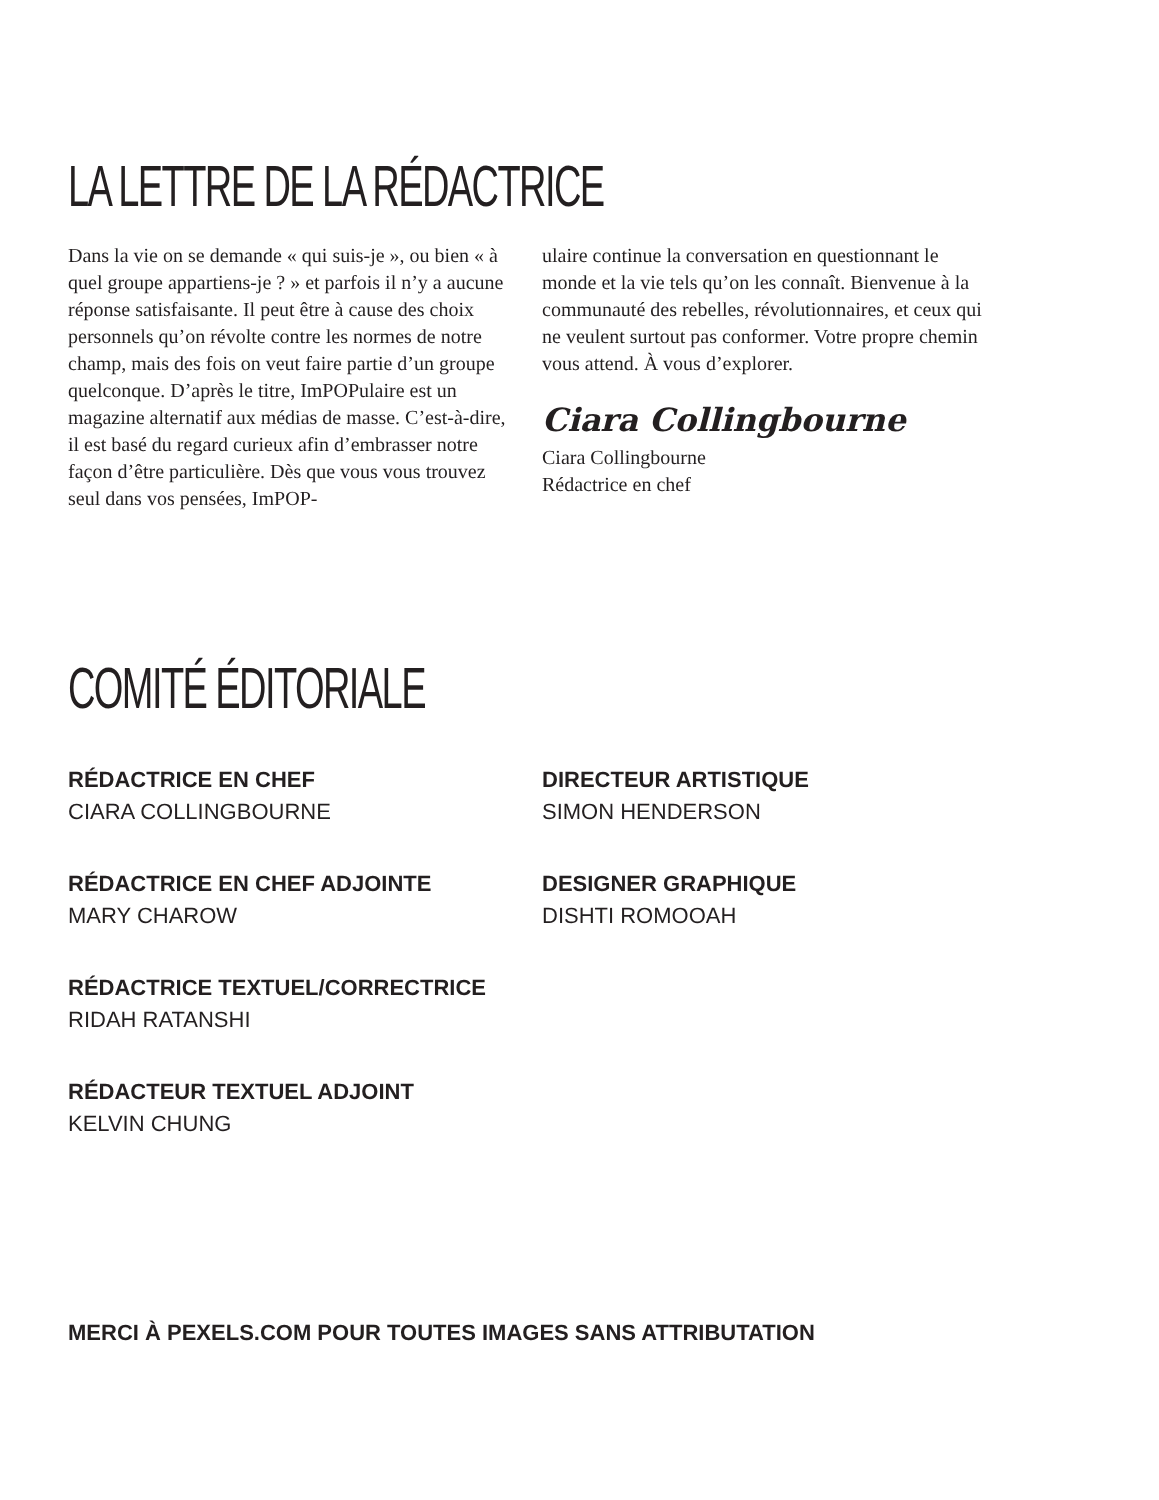LA LETTRE DE LA RÉDACTRICE
Dans la vie on se demande « qui suis-je », ou bien « à quel groupe appartiens-je ? » et parfois il n’y a aucune réponse satisfaisante. Il peut être à cause des choix personnels qu’on révolte contre les normes de notre champ, mais des fois on veut faire partie d’un groupe quelconque. D’après le titre, ImPOPulaire est un magazine alternatif aux médias de masse. C’est-à-dire, il est basé du regard curieux afin d’embrasser notre façon d’être particulière. Dès que vous vous trouvez seul dans vos pensées, ImPOP-
ulaire continue la conversation en questionnant le monde et la vie tels qu’on les connaît. Bienvenue à la communauté des rebelles, révolutionnaires, et ceux qui ne veulent surtout pas conformer. Votre propre chemin vous attend. À vous d’explorer.
Ciara Collingbourne
Ciara Collingbourne
Rédactrice en chef
COMITÉ ÉDITORIALE
RÉDACTRICE EN CHEF
CIARA COLLINGBOURNE
RÉDACTRICE EN CHEF ADJOINTE
MARY CHAROW
RÉDACTRICE TEXTUEL/CORRECTRICE
RIDAH RATANSHI
RÉDACTEUR TEXTUEL ADJOINT
KELVIN CHUNG
DIRECTEUR ARTISTIQUE
SIMON HENDERSON
DESIGNER GRAPHIQUE
DISHTI ROMOOAH
MERCI À PEXELS.COM POUR TOUTES IMAGES SANS ATTRIBUTATION